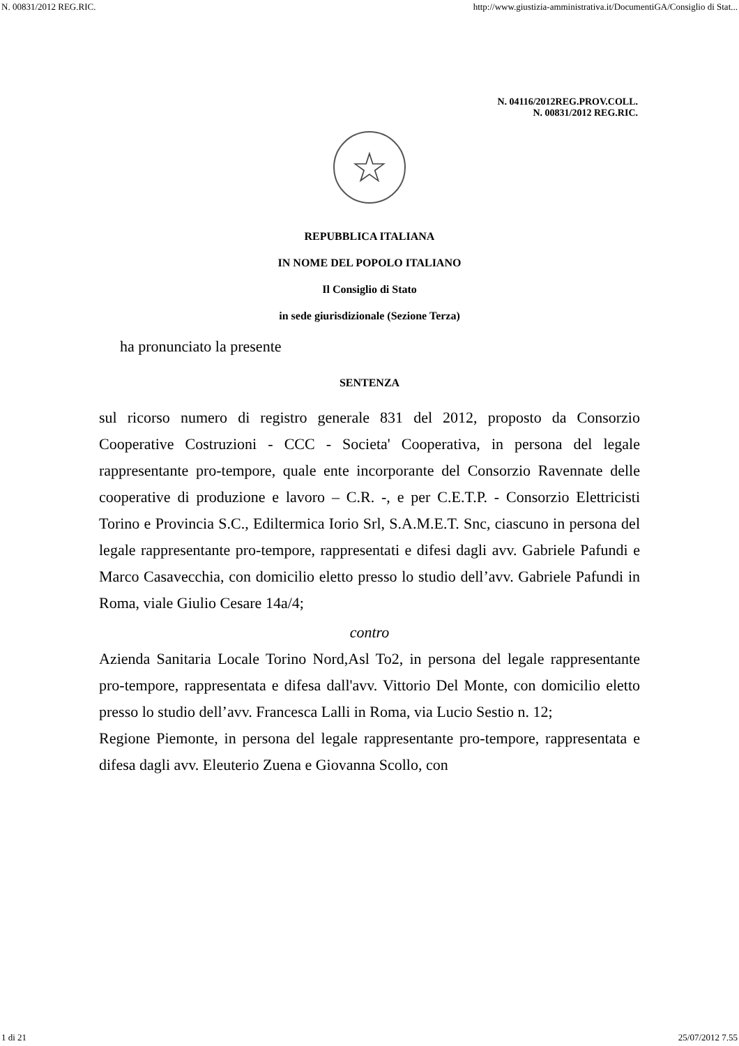N. 00831/2012 REG.RIC. http://www.giustizia-amministrativa.it/DocumentiGA/Consiglio di Stat...
N. 04116/2012REG.PROV.COLL.
N. 00831/2012 REG.RIC.
☆
REPUBBLICA ITALIANA
IN NOME DEL POPOLO ITALIANO
Il Consiglio di Stato
in sede giurisdizionale (Sezione Terza)
ha pronunciato la presente
SENTENZA
sul ricorso numero di registro generale 831 del 2012, proposto da Consorzio Cooperative Costruzioni - CCC - Societa' Cooperativa, in persona del legale rappresentante pro-tempore, quale ente incorporante del Consorzio Ravennate delle cooperative di produzione e lavoro – C.R. -, e per C.E.T.P. - Consorzio Elettricisti Torino e Provincia S.C., Ediltermica Iorio Srl, S.A.M.E.T. Snc, ciascuno in persona del legale rappresentante pro-tempore, rappresentati e difesi dagli avv. Gabriele Pafundi e Marco Casavecchia, con domicilio eletto presso lo studio dell’avv. Gabriele Pafundi in Roma, viale Giulio Cesare 14a/4;
contro
Azienda Sanitaria Locale Torino Nord,Asl To2, in persona del legale rappresentante pro-tempore, rappresentata e difesa dall'avv. Vittorio Del Monte, con domicilio eletto presso lo studio dell’avv. Francesca Lalli in Roma, via Lucio Sestio n. 12;
Regione Piemonte, in persona del legale rappresentante pro-tempore, rappresentata e difesa dagli avv. Eleuterio Zuena e Giovanna Scollo, con
1 di 21 25/07/2012 7.55